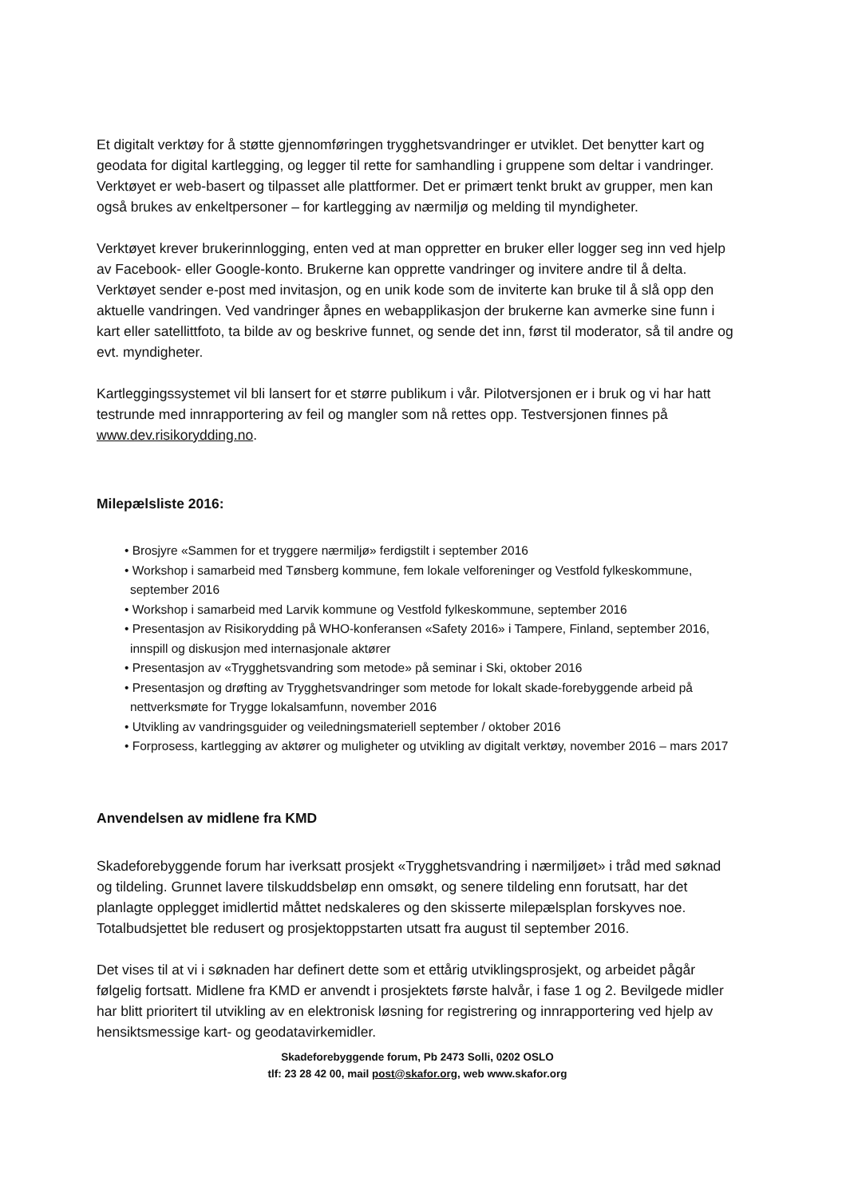Et digitalt verktøy for å støtte gjennomføringen trygghetsvandringer er utviklet. Det benytter kart og geodata for digital kartlegging, og legger til rette for samhandling i gruppene som deltar i vandringer. Verktøyet er web-basert og tilpasset alle plattformer. Det er primært tenkt brukt av grupper, men kan også brukes av enkeltpersoner – for kartlegging av nærmiljø og melding til myndigheter.
Verktøyet krever brukerinnlogging, enten ved at man oppretter en bruker eller logger seg inn ved hjelp av Facebook- eller Google-konto. Brukerne kan opprette vandringer og invitere andre til å delta. Verktøyet sender e-post med invitasjon, og en unik kode som de inviterte kan bruke til å slå opp den aktuelle vandringen. Ved vandringer åpnes en webapplikasjon der brukerne kan avmerke sine funn i kart eller satellittfoto, ta bilde av og beskrive funnet, og sende det inn, først til moderator, så til andre og evt. myndigheter.
Kartleggingssystemet vil bli lansert for et større publikum i vår. Pilotversjonen er i bruk og vi har hatt testrunde med innrapportering av feil og mangler som nå rettes opp. Testversjonen finnes på www.dev.risikorydding.no.
Milepælsliste 2016:
• Brosjyre «Sammen for et tryggere nærmiljø» ferdigstilt i september 2016
• Workshop i samarbeid med Tønsberg kommune, fem lokale velforeninger og Vestfold fylkeskommune, september 2016
• Workshop i samarbeid med Larvik kommune og Vestfold fylkeskommune, september 2016
• Presentasjon av Risikorydding på WHO-konferansen «Safety 2016» i Tampere, Finland, september 2016, innspill og diskusjon med internasjonale aktører
• Presentasjon av «Trygghetsvandring som metode» på seminar i Ski, oktober 2016
• Presentasjon og drøfting av Trygghetsvandringer som metode for lokalt skade-forebyggende arbeid på nettverksmøte for Trygge lokalsamfunn, november 2016
• Utvikling av vandringsguider og veiledningsmateriell september / oktober 2016
• Forprosess, kartlegging av aktører og muligheter og utvikling av digitalt verktøy, november 2016 – mars 2017
Anvendelsen av midlene fra KMD
Skadeforebyggende forum har iverksatt prosjekt «Trygghetsvandring i nærmiljøet» i tråd med søknad og tildeling. Grunnet lavere tilskuddsbeløp enn omsøkt, og senere tildeling enn forutsatt, har det planlagte opplegget imidlertid måttet nedskaleres og den skisserte milepælsplan forskyves noe. Totalbudsjettet ble redusert og prosjektoppstarten utsatt fra august til september 2016.
Det vises til at vi i søknaden har definert dette som et ettårig utviklingsprosjekt, og arbeidet pågår følgelig fortsatt. Midlene fra KMD er anvendt i prosjektets første halvår, i fase 1 og 2. Bevilgede midler har blitt prioritert til utvikling av en elektronisk løsning for registrering og innrapportering ved hjelp av hensiktsmessige kart- og geodatavirkemidler.
Skadeforebyggende forum, Pb 2473 Solli, 0202 OSLO
tlf: 23 28 42 00, mail post@skafor.org, web www.skafor.org